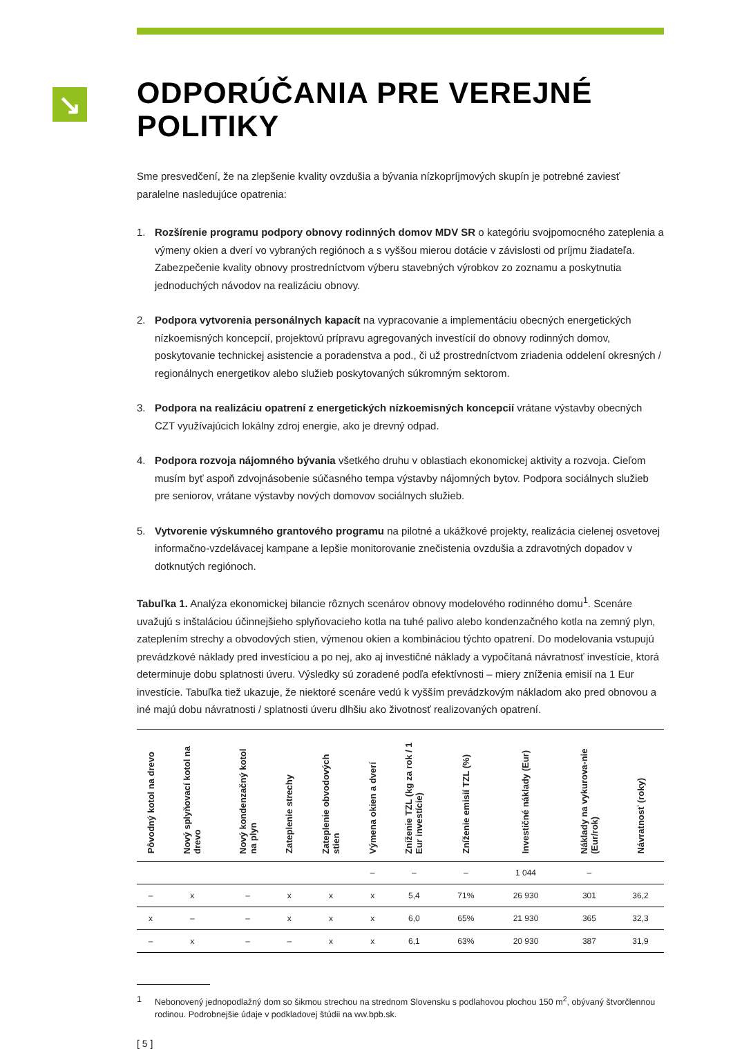↘
ODPORÚČANIA PRE VEREJNÉ POLITIKY
Sme presvedčení, že na zlepšenie kvality ovzdušia a bývania nízkopríjmových skupín je potrebné zaviesť paralelne nasledujúce opatrenia:
1. Rozšírenie programu podpory obnovy rodinných domov MDV SR o kategóriu svojpomocného zateplenia a výmeny okien a dverí vo vybraných regiónoch a s vyššou mierou dotácie v závislosti od príjmu žiadateľa. Zabezpečenie kvality obnovy prostredníctvom výberu stavebných výrobkov zo zoznamu a poskytnutia jednoduchých návodov na realizáciu obnovy.
2. Podpora vytvorenia personálnych kapacít na vypracovanie a implementáciu obecných energetických nízkoemisných koncepcií, projektovú prípravu agregovaných investícií do obnovy rodinných domov, poskytovanie technickej asistencie a poradenstva a pod., či už prostredníctvom zriadenia oddelení okresných / regionálnych energetikov alebo služieb poskytovaných súkromným sektorom.
3. Podpora na realizáciu opatrení z energetických nízkoemisných koncepcií vrátane výstavby obecných CZT využívajúcich lokálny zdroj energie, ako je drevný odpad.
4. Podpora rozvoja nájomného bývania všetkého druhu v oblastiach ekonomickej aktivity a rozvoja. Cieľom musím byť aspoň zdvojnásobenie súčasného tempa výstavby nájomných bytov. Podpora sociálnych služieb pre seniorov, vrátane výstavby nových domovov sociálnych služieb.
5. Vytvorenie výskumného grantového programu na pilotné a ukážkové projekty, realizácia cielenej osvetovej informačno-vzdelávacej kampane a lepšie monitorovanie znečistenia ovzdušia a zdravotných dopadov v dotknutých regiónoch.
Tabuľka 1. Analýza ekonomickej bilancie rôznych scenárov obnovy modelového rodinného domu<sup>1</sup>. Scenáre uvažujú s inštaláciou účinnejšieho splyňovacieho kotla na tuhé palivo alebo kondenzačného kotla na zemný plyn, zateplením strechy a obvodových stien, výmenou okien a kombináciou týchto opatrení. Do modelovania vstupujú prevádzkové náklady pred investíciou a po nej, ako aj investičné náklady a vypočítaná návratnosť investície, ktorá determinuje dobu splatnosti úveru. Výsledky sú zoradené podľa efektívnosti – miery zníženia emisií na 1 Eur investície. Tabuľka tiež ukazuje, že niektoré scenáre vedú k vyšším prevádzkovým nákladom ako pred obnovou a iné majú dobu návratnosti / splatnosti úveru dlhšiu ako životnosť realizovaných opatrení.
| Pôvodný kotol na drevo | Nový splyňovací kotol na drevo | Nový kondenzačný kotol na plyn | Zateplenie strechy | Zateplenie obvodových stien | Výmena okien a dverí | Zníženie TZL (kg za rok / 1 Eur investície) | Zníženie emisií TZL (%) | Investičné náklady (Eur) | Náklady na vykurova-nie (Eur/rok) | Návratnosť (roky) |
| --- | --- | --- | --- | --- | --- | --- | --- | --- | --- | --- |
| | | | | | – | – | – | 1 044 | – | |
| – | x | – | x | x | x | 5,4 | 71% | 26 930 | 301 | 36,2 |
| x | – | – | x | x | x | 6,0 | 65% | 21 930 | 365 | 32,3 |
| – | x | – | – | x | x | 6,1 | 63% | 20 930 | 387 | 31,9 |
1 Nebonovený jednopodlažný dom so šikmou strechou na strednom Slovensku s podlahovou plochou 150 m<sup>2</sup>, obývaný štvorčlennou rodinou. Podrobnejšie údaje v podkladovej štúdii na ww.bpb.sk.
[ 5 ]